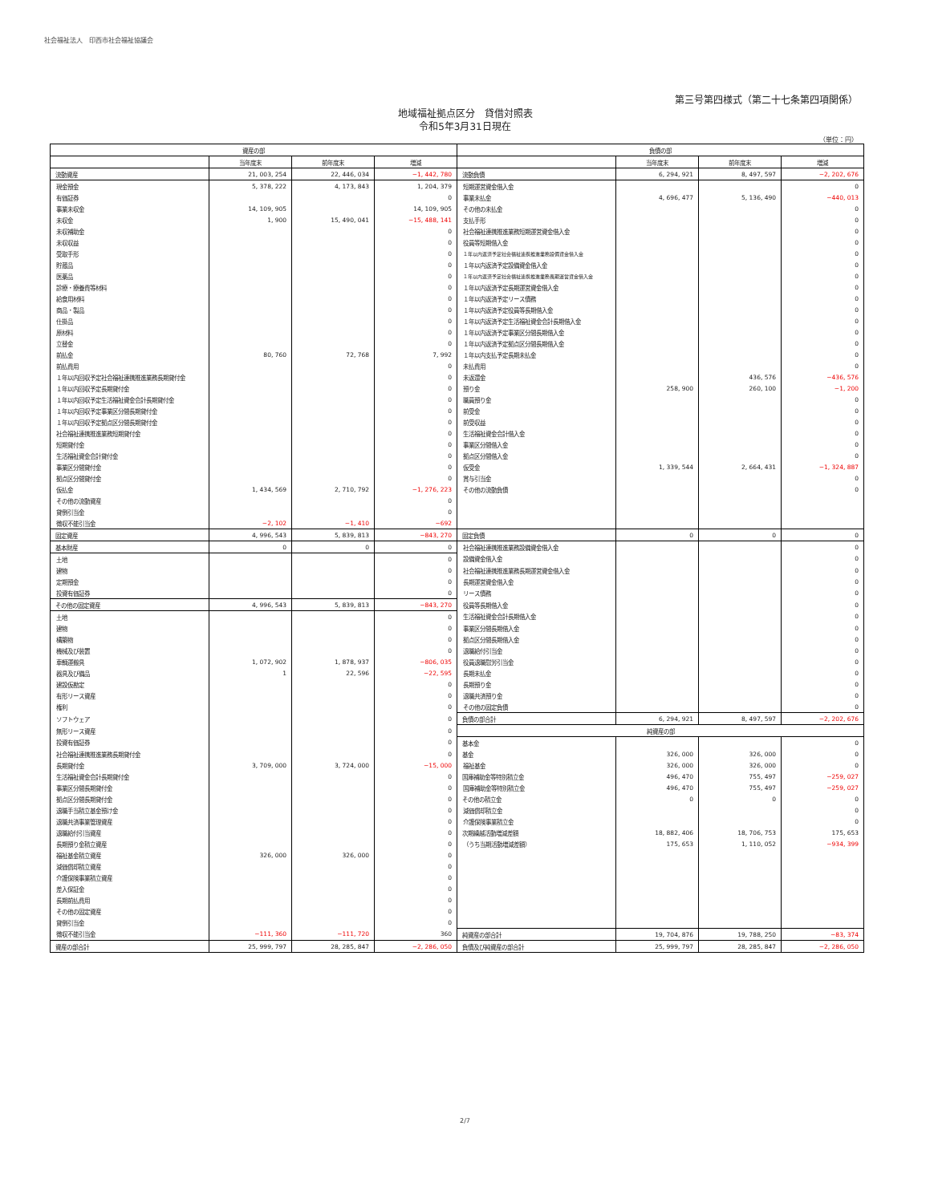社会福祉法人　印西市社会福祉協議会
第三号第四様式（第二十七条第四項関係）
地域福祉拠点区分　貸借対照表
令和5年3月31日現在
（単位：円）
| 資産の部 | | | | 負債の部 | | | |
| --- | --- | --- | --- | --- | --- | --- | --- |
| | 当年度末 | 前年度末 | 増減 | | 当年度末 | 前年度末 | 増減 |
| 流動資産 | 21, 003, 254 | 22, 446, 034 | −1, 442, 780 | 流動負債 | 6, 294, 921 | 8, 497, 597 | −2, 202, 676 |
| 現金預金 | 5, 378, 222 | 4, 173, 843 | 1, 204, 379 | 短期運営資金借入金 | | | 0 |
| 有価証券 | | | 0 | 事業未払金 | 4, 696, 477 | 5, 136, 490 | −440, 013 |
| 事業未収金 | 14, 109, 905 | | 14, 109, 905 | その他の未払金 | | | 0 |
| 未収金 | 1, 900 | 15, 490, 041 | −15, 488, 141 | 支払手形 | | | 0 |
| 未収補助金 | | | 0 | 社会福祉連携推進業務短期運営資金借入金 | | | 0 |
| 未収収益 | | | 0 | 役員等短期借入金 | | | 0 |
| 受取手形 | | | 0 | １年以内返済予定社会福祉連携推進業務設備資金借入金 | | | 0 |
| 貯蔵品 | | | 0 | １年以内返済予定設備資金借入金 | | | 0 |
| 医薬品 | | | 0 | １年以内返済予定社会福祉連携推進業務長期運営資金借入金 | | | 0 |
| 診療・療養費等材料 | | | 0 | １年以内返済予定長期運営資金借入金 | | | 0 |
| 給食用材料 | | | 0 | １年以内返済予定リース債務 | | | 0 |
| 商品・製品 | | | 0 | １年以内返済予定役員等長期借入金 | | | 0 |
| 仕掛品 | | | 0 | １年以内返済予定生活福祉資金会計長期借入金 | | | 0 |
| 原材料 | | | 0 | １年以内返済予定事業区分間長期借入金 | | | 0 |
| 立替金 | | | 0 | １年以内返済予定拠点区分間長期借入金 | | | 0 |
| 前払金 | 80, 760 | 72, 768 | 7, 992 | １年以内支払予定長期未払金 | | | 0 |
| 前払費用 | | | 0 | 未払費用 | | | 0 |
| １年以内回収予定社会福祉連携推進業務長期貸付金 | | | 0 | 未返還金 | | 436, 576 | −436, 576 |
| １年以内回収予定長期貸付金 | | | 0 | 預り金 | 258, 900 | 260, 100 | −1, 200 |
| １年以内回収予定生活福祉資金会計長期貸付金 | | | 0 | 職員預り金 | | | 0 |
| １年以内回収予定事業区分間長期貸付金 | | | 0 | 前受金 | | | 0 |
| １年以内回収予定拠点区分間長期貸付金 | | | 0 | 前受収益 | | | 0 |
| 社会福祉連携推進業務短期貸付金 | | | 0 | 生活福祉資金会計借入金 | | | 0 |
| 短期貸付金 | | | 0 | 事業区分間借入金 | | | 0 |
| 生活福祉資金会計貸付金 | | | 0 | 拠点区分間借入金 | | | 0 |
| 事業区分間貸付金 | | | 0 | 仮受金 | 1, 339, 544 | 2, 664, 431 | −1, 324, 887 |
| 拠点区分間貸付金 | | | 0 | 賞与引当金 | | | 0 |
| 仮払金 | 1, 434, 569 | 2, 710, 792 | −1, 276, 223 | その他の流動負債 | | | 0 |
| その他の流動資産 | | | 0 | | | | |
| 貸倒引当金 | | | 0 | | | | |
| 徴収不能引当金 | −2, 102 | −1, 410 | −692 | | | | |
| 固定資産 | 4, 996, 543 | 5, 839, 813 | −843, 270 | 固定負債 | 0 | 0 | 0 |
| 基本財産 | 0 | 0 | 0 | 社会福祉連携推進業務設備資金借入金 | | | 0 |
| 土地 | | | 0 | 設備資金借入金 | | | 0 |
| 建物 | | | 0 | 社会福祉連携推進業務長期運営資金借入金 | | | 0 |
| 定期預金 | | | 0 | 長期運営資金借入金 | | | 0 |
| 投資有価証券 | | | 0 | リース債務 | | | 0 |
| その他の固定資産 | 4, 996, 543 | 5, 839, 813 | −843, 270 | 役員等長期借入金 | | | 0 |
| 土地 | | | 0 | 生活福祉資金会計長期借入金 | | | 0 |
| 建物 | | | 0 | 事業区分間長期借入金 | | | 0 |
| 構築物 | | | 0 | 拠点区分間長期借入金 | | | 0 |
| 機械及び装置 | | | 0 | 退職給付引当金 | | | 0 |
| 車輌運搬具 | 1, 072, 902 | 1, 878, 937 | −806, 035 | 役員退職慰労引当金 | | | 0 |
| 器具及び備品 | 1 | 22, 596 | −22, 595 | 長期未払金 | | | 0 |
| 建設仮勘定 | | | 0 | 長期預り金 | | | 0 |
| 有形リース資産 | | | 0 | 退職共済預り金 | | | 0 |
| 権利 | | | 0 | その他の固定負債 | | | 0 |
| ソフトウェア | | | 0 | 負債の部合計 | 6, 294, 921 | 8, 497, 597 | −2, 202, 676 |
| 無形リース資産 | | | 0 | 純資産の部 | | | |
| 投資有価証券 | | | 0 | 基本金 | | | 0 |
| 社会福祉連携推進業務長期貸付金 | | | 0 | 基金 | 326, 000 | 326, 000 | 0 |
| 長期貸付金 | 3, 709, 000 | 3, 724, 000 | −15, 000 | 福祉基金 | 326, 000 | 326, 000 | 0 |
| 生活福祉資金会計長期貸付金 | | | 0 | 国庫補助金等特別積立金 | 496, 470 | 755, 497 | −259, 027 |
| 事業区分間長期貸付金 | | | 0 | 国庫補助金等特別積立金 | 496, 470 | 755, 497 | −259, 027 |
| 拠点区分間長期貸付金 | | | 0 | その他の積立金 | 0 | 0 | 0 |
| 退職手当積立基金預け金 | | | 0 | 減価償却積立金 | | | 0 |
| 退職共済事業管理資産 | | | 0 | 介護保険事業積立金 | | | 0 |
| 退職給付引当資産 | | | 0 | 次期繰越活動増減差額 | 18, 882, 406 | 18, 706, 753 | 175, 653 |
| 長期預り金積立資産 | | | 0 | （うち当期活動増減差額） | 175, 653 | 1, 110, 052 | −934, 399 |
| 福祉基金積立資産 | 326, 000 | 326, 000 | 0 | | | | |
| 減価償却積立資産 | | | 0 | | | | |
| 介護保険事業積立資産 | | | 0 | | | | |
| 差入保証金 | | | 0 | | | | |
| 長期前払費用 | | | 0 | | | | |
| その他の固定資産 | | | 0 | | | | |
| 貸倒引当金 | | | 0 | | | | |
| 徴収不能引当金 | −111, 360 | −111, 720 | 360 | 純資産の部合計 | 19, 704, 876 | 19, 788, 250 | −83, 374 |
| 資産の部合計 | 25, 999, 797 | 28, 285, 847 | −2, 286, 050 | 負債及び純資産の部合計 | 25, 999, 797 | 28, 285, 847 | −2, 286, 050 |
2/7